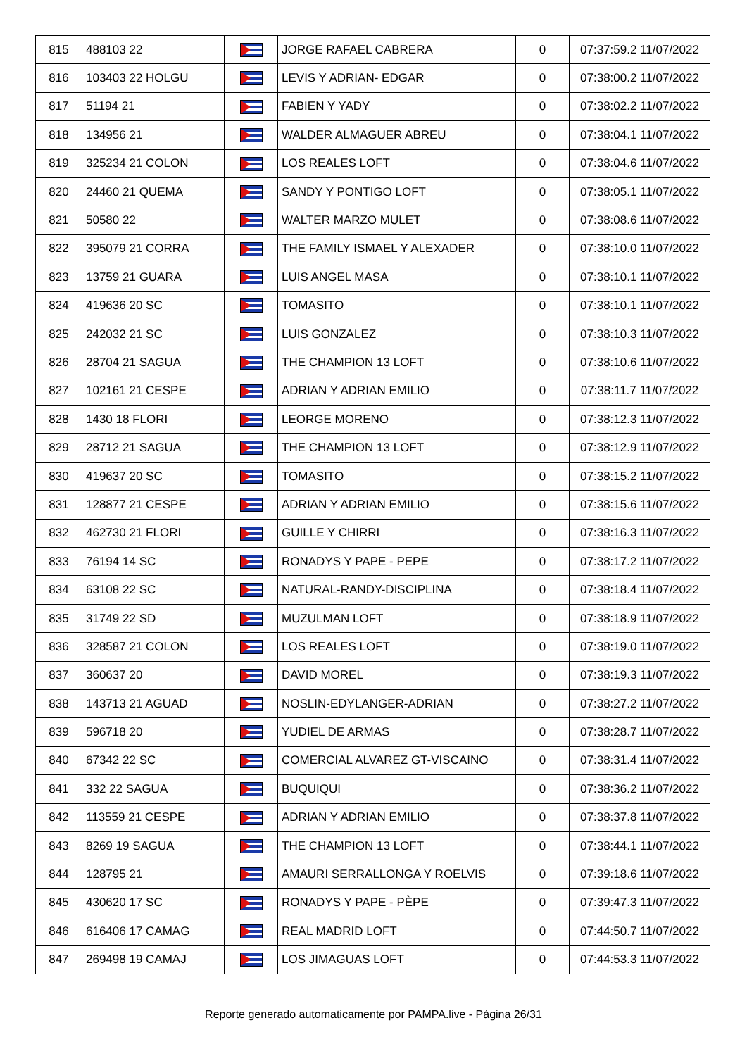| 815 | 488103 22 | | JORGE RAFAEL CABRERA | 0 | 07:37:59.2 11/07/2022 |
| 816 | 103403 22 HOLGU | | LEVIS Y ADRIAN- EDGAR | 0 | 07:38:00.2 11/07/2022 |
| 817 | 51194 21 | | FABIEN Y YADY | 0 | 07:38:02.2 11/07/2022 |
| 818 | 134956 21 | | WALDER ALMAGUER ABREU | 0 | 07:38:04.1 11/07/2022 |
| 819 | 325234 21 COLON | | LOS REALES LOFT | 0 | 07:38:04.6 11/07/2022 |
| 820 | 24460 21 QUEMA | | SANDY Y PONTIGO LOFT | 0 | 07:38:05.1 11/07/2022 |
| 821 | 50580 22 | | WALTER MARZO MULET | 0 | 07:38:08.6 11/07/2022 |
| 822 | 395079 21 CORRA | | THE FAMILY ISMAEL Y ALEXADER | 0 | 07:38:10.0 11/07/2022 |
| 823 | 13759 21 GUARA | | LUIS ANGEL MASA | 0 | 07:38:10.1 11/07/2022 |
| 824 | 419636 20 SC | | TOMASITO | 0 | 07:38:10.1 11/07/2022 |
| 825 | 242032 21 SC | | LUIS GONZALEZ | 0 | 07:38:10.3 11/07/2022 |
| 826 | 28704 21 SAGUA | | THE CHAMPION 13 LOFT | 0 | 07:38:10.6 11/07/2022 |
| 827 | 102161 21 CESPE | | ADRIAN Y ADRIAN EMILIO | 0 | 07:38:11.7 11/07/2022 |
| 828 | 1430 18 FLORI | | LEORGE MORENO | 0 | 07:38:12.3 11/07/2022 |
| 829 | 28712 21 SAGUA | | THE CHAMPION 13 LOFT | 0 | 07:38:12.9 11/07/2022 |
| 830 | 419637 20 SC | | TOMASITO | 0 | 07:38:15.2 11/07/2022 |
| 831 | 128877 21 CESPE | | ADRIAN Y ADRIAN EMILIO | 0 | 07:38:15.6 11/07/2022 |
| 832 | 462730 21 FLORI | | GUILLE Y CHIRRI | 0 | 07:38:16.3 11/07/2022 |
| 833 | 76194 14 SC | | RONADYS Y PAPE - PEPE | 0 | 07:38:17.2 11/07/2022 |
| 834 | 63108 22 SC | | NATURAL-RANDY-DISCIPLINA | 0 | 07:38:18.4 11/07/2022 |
| 835 | 31749 22 SD | | MUZULMAN LOFT | 0 | 07:38:18.9 11/07/2022 |
| 836 | 328587 21 COLON | | LOS REALES LOFT | 0 | 07:38:19.0 11/07/2022 |
| 837 | 360637 20 | | DAVID MOREL | 0 | 07:38:19.3 11/07/2022 |
| 838 | 143713 21 AGUAD | | NOSLIN-EDYLANGER-ADRIAN | 0 | 07:38:27.2 11/07/2022 |
| 839 | 596718 20 | | YUDIEL DE ARMAS | 0 | 07:38:28.7 11/07/2022 |
| 840 | 67342 22 SC | | COMERCIAL ALVAREZ GT-VISCAINO | 0 | 07:38:31.4 11/07/2022 |
| 841 | 332 22 SAGUA | | BUQUIQUI | 0 | 07:38:36.2 11/07/2022 |
| 842 | 113559 21 CESPE | | ADRIAN Y ADRIAN EMILIO | 0 | 07:38:37.8 11/07/2022 |
| 843 | 8269 19 SAGUA | | THE CHAMPION 13 LOFT | 0 | 07:38:44.1 11/07/2022 |
| 844 | 128795 21 | | AMAURI SERRALLONGA Y ROELVIS | 0 | 07:39:18.6 11/07/2022 |
| 845 | 430620 17 SC | | RONADYS Y PAPE - PÈPE | 0 | 07:39:47.3 11/07/2022 |
| 846 | 616406 17 CAMAG | | REAL MADRID LOFT | 0 | 07:44:50.7 11/07/2022 |
| 847 | 269498 19 CAMAJ | | LOS JIMAGUAS LOFT | 0 | 07:44:53.3 11/07/2022 |
Reporte generado automaticamente por PAMPA.live - Página 26/31